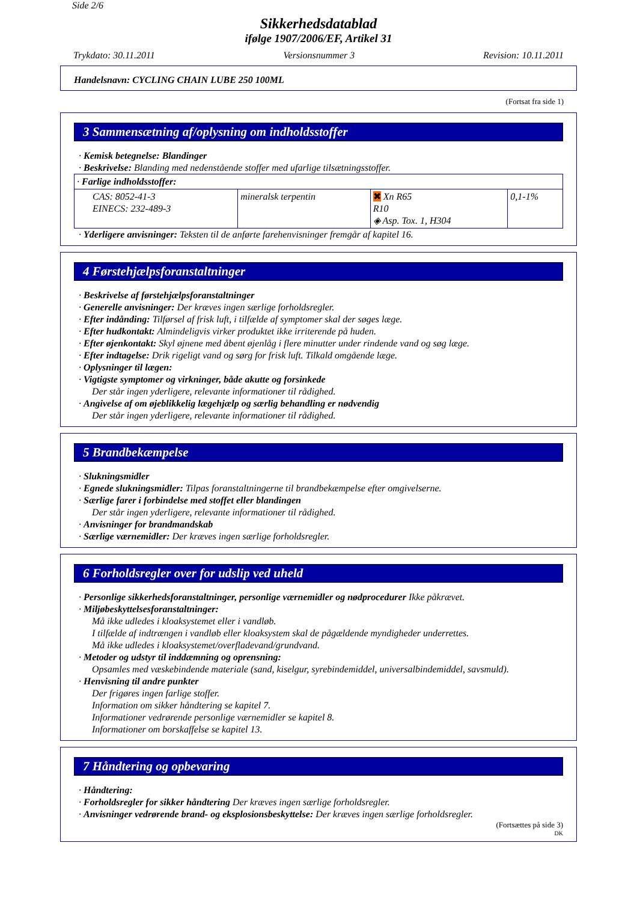Side 2/6
Sikkerhedsdatablad
ifølge 1907/2006/EF, Artikel 31
Trykdato: 30.11.2011 Versionsnummer 3 Revision: 10.11.2011
Handelsnavn: CYCLING CHAIN LUBE 250 100ML
(Fortsat fra side 1)
3 Sammensætning af/oplysning om indholdsstoffer
· Kemisk betegnelse: Blandinger
· Beskrivelse: Blanding med nedenstående stoffer med ufarlige tilsætningsstoffer.
| · Farlige indholdsstoffer: | | | |
| CAS: 8052-41-3 EINECS: 232-489-3 | mineralsk terpentin | ✖ Xn R65 R10 ◈ Asp. Tox. 1, H304 | 0,1-1% |
· Yderligere anvisninger: Teksten til de anførte farehenvisninger fremgår af kapitel 16.
4 Førstehjælpsforanstaltninger
· Beskrivelse af førstehjælpsforanstaltninger
· Generelle anvisninger: Der kræves ingen særlige forholdsregler.
· Efter indånding: Tilførsel af frisk luft, i tilfælde af symptomer skal der søges læge.
· Efter hudkontakt: Almindeligvis virker produktet ikke irriterende på huden.
· Efter øjenkontakt: Skyl øjnene med åbent øjenlåg i flere minutter under rindende vand og søg læge.
· Efter indtagelse: Drik rigeligt vand og sørg for frisk luft. Tilkald omgående læge.
· Oplysninger til lægen:
· Vigtigste symptomer og virkninger, både akutte og forsinkede
Der står ingen yderligere, relevante informationer til rådighed.
· Angivelse af om øjeblikkelig lægehjælp og særlig behandling er nødvendig
Der står ingen yderligere, relevante informationer til rådighed.
5 Brandbekæmpelse
· Slukningsmidler
· Egnede slukningsmidler: Tilpas foranstaltningerne til brandbekæmpelse efter omgivelserne.
· Særlige farer i forbindelse med stoffet eller blandingen
Der står ingen yderligere, relevante informationer til rådighed.
· Anvisninger for brandmandskab
· Særlige værnemidler: Der kræves ingen særlige forholdsregler.
6 Forholdsregler over for udslip ved uheld
· Personlige sikkerhedsforanstaltninger, personlige værnemidler og nødprocedurer Ikke påkrævet.
· Miljøbeskyttelsesforanstaltninger:
Må ikke udledes i kloaksystemet eller i vandløb.
I tilfælde af indtrængen i vandløb eller kloaksystem skal de pågældende myndigheder underrettes.
Må ikke udledes i kloaksystemet/overfladevand/grundvand.
· Metoder og udstyr til inddæmning og oprensning:
Opsamles med væskebindende materiale (sand, kiselgur, syrebindemiddel, universalbindemiddel, savsmuld).
· Henvisning til andre punkter
Der frigøres ingen farlige stoffer.
Information om sikker håndtering se kapitel 7.
Informationer vedrørende personlige værnemidler se kapitel 8.
Informationer om borskaffelse se kapitel 13.
7 Håndtering og opbevaring
· Håndtering:
· Forholdsregler for sikker håndtering Der kræves ingen særlige forholdsregler.
· Anvisninger vedrørende brand- og eksplosionsbeskyttelse: Der kræves ingen særlige forholdsregler.
(Fortsættes på side 3)
DK